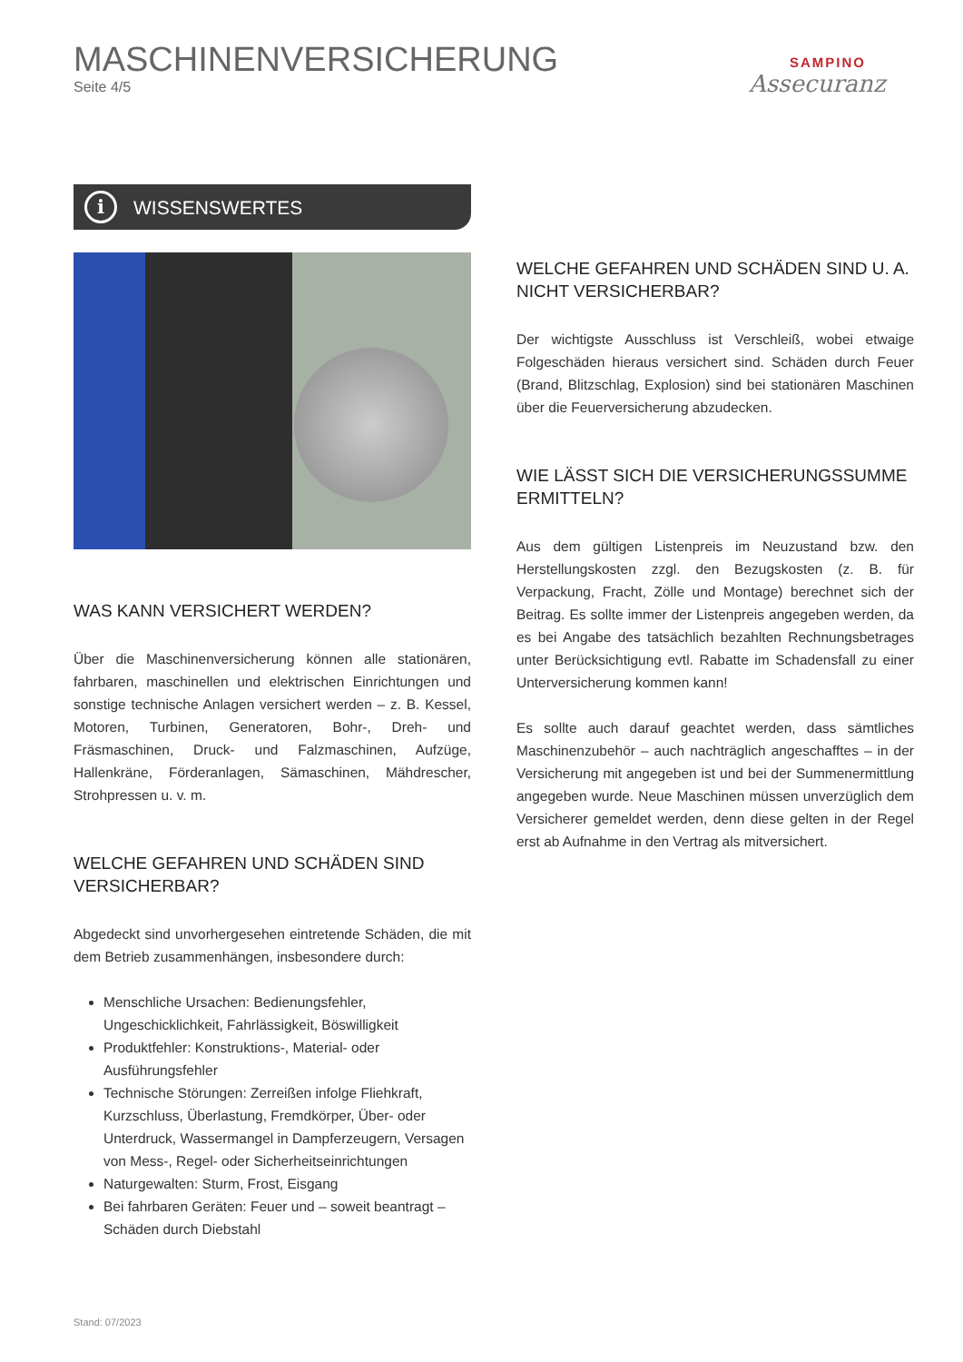MASCHINENVERSICHERUNG
Seite 4/5
SAMPINO
Assecuranz
i WISSENSWERTES
WAS KANN VERSICHERT WERDEN?
Über die Maschinenversicherung können alle stationären, fahrbaren, maschinellen und elektrischen Einrichtungen und sonstige technische Anlagen versichert werden – z. B. Kessel, Motoren, Turbinen, Generatoren, Bohr-, Dreh- und Fräsmaschinen, Druck- und Falzmaschinen, Aufzüge, Hallenkräne, Förderanlagen, Sämaschinen, Mähdrescher, Strohpressen u. v. m.
WELCHE GEFAHREN UND SCHÄDEN SIND VERSICHERBAR?
Abgedeckt sind unvorhergesehen eintretende Schäden, die mit dem Betrieb zusammenhängen, insbesondere durch:
Menschliche Ursachen: Bedienungsfehler, Ungeschicklichkeit, Fahrlässigkeit, Böswilligkeit
Produktfehler: Konstruktions-, Material- oder Ausführungsfehler
Technische Störungen: Zerreißen infolge Fliehkraft, Kurzschluss, Überlastung, Fremdkörper, Über- oder Unterdruck, Wassermangel in Dampferzeugern, Versagen von Mess-, Regel- oder Sicherheitseinrichtungen
Naturgewalten: Sturm, Frost, Eisgang
Bei fahrbaren Geräten: Feuer und – soweit beantragt – Schäden durch Diebstahl
WELCHE GEFAHREN UND SCHÄDEN SIND U. A. NICHT VERSICHERBAR?
Der wichtigste Ausschluss ist Verschleiß, wobei etwaige Folgeschäden hieraus versichert sind. Schäden durch Feuer (Brand, Blitzschlag, Explosion) sind bei stationären Maschinen über die Feuerversicherung abzudecken.
WIE LÄSST SICH DIE VERSICHERUNGSSUMME ERMITTELN?
Aus dem gültigen Listenpreis im Neuzustand bzw. den Herstellungskosten zzgl. den Bezugskosten (z. B. für Verpackung, Fracht, Zölle und Montage) berechnet sich der Beitrag. Es sollte immer der Listenpreis angegeben werden, da es bei Angabe des tatsächlich bezahlten Rechnungsbetrages unter Berücksichtigung evtl. Rabatte im Schadensfall zu einer Unterversicherung kommen kann!
Es sollte auch darauf geachtet werden, dass sämtliches Maschinenzubehör – auch nachträglich angeschafftes – in der Versicherung mit angegeben ist und bei der Summenermittlung angegeben wurde. Neue Maschinen müssen unverzüglich dem Versicherer gemeldet werden, denn diese gelten in der Regel erst ab Aufnahme in den Vertrag als mitversichert.
Stand: 07/2023